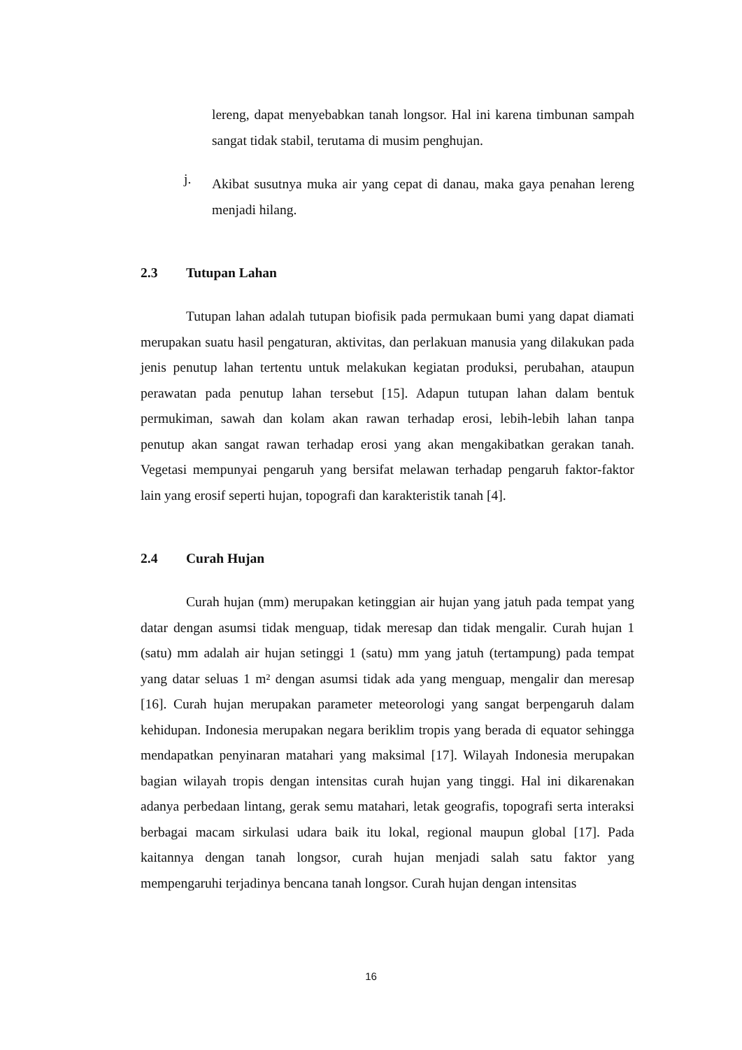lereng, dapat menyebabkan tanah longsor. Hal ini karena timbunan sampah sangat tidak stabil, terutama di musim penghujan.
j.
Akibat susutnya muka air yang cepat di danau, maka gaya penahan lereng menjadi hilang.
2.3 Tutupan Lahan
Tutupan lahan adalah tutupan biofisik pada permukaan bumi yang dapat diamati merupakan suatu hasil pengaturan, aktivitas, dan perlakuan manusia yang dilakukan pada jenis penutup lahan tertentu untuk melakukan kegiatan produksi, perubahan, ataupun perawatan pada penutup lahan tersebut [15]. Adapun tutupan lahan dalam bentuk permukiman, sawah dan kolam akan rawan terhadap erosi, lebih-lebih lahan tanpa penutup akan sangat rawan terhadap erosi yang akan mengakibatkan gerakan tanah. Vegetasi mempunyai pengaruh yang bersifat melawan terhadap pengaruh faktor-faktor lain yang erosif seperti hujan, topografi dan karakteristik tanah [4].
2.4 Curah Hujan
Curah hujan (mm) merupakan ketinggian air hujan yang jatuh pada tempat yang datar dengan asumsi tidak menguap, tidak meresap dan tidak mengalir. Curah hujan 1 (satu) mm adalah air hujan setinggi 1 (satu) mm yang jatuh (tertampung) pada tempat yang datar seluas 1 m² dengan asumsi tidak ada yang menguap, mengalir dan meresap [16]. Curah hujan merupakan parameter meteorologi yang sangat berpengaruh dalam kehidupan. Indonesia merupakan negara beriklim tropis yang berada di equator sehingga mendapatkan penyinaran matahari yang maksimal [17]. Wilayah Indonesia merupakan bagian wilayah tropis dengan intensitas curah hujan yang tinggi. Hal ini dikarenakan adanya perbedaan lintang, gerak semu matahari, letak geografis, topografi serta interaksi berbagai macam sirkulasi udara baik itu lokal, regional maupun global [17]. Pada kaitannya dengan tanah longsor, curah hujan menjadi salah satu faktor yang mempengaruhi terjadinya bencana tanah longsor. Curah hujan dengan intensitas
16